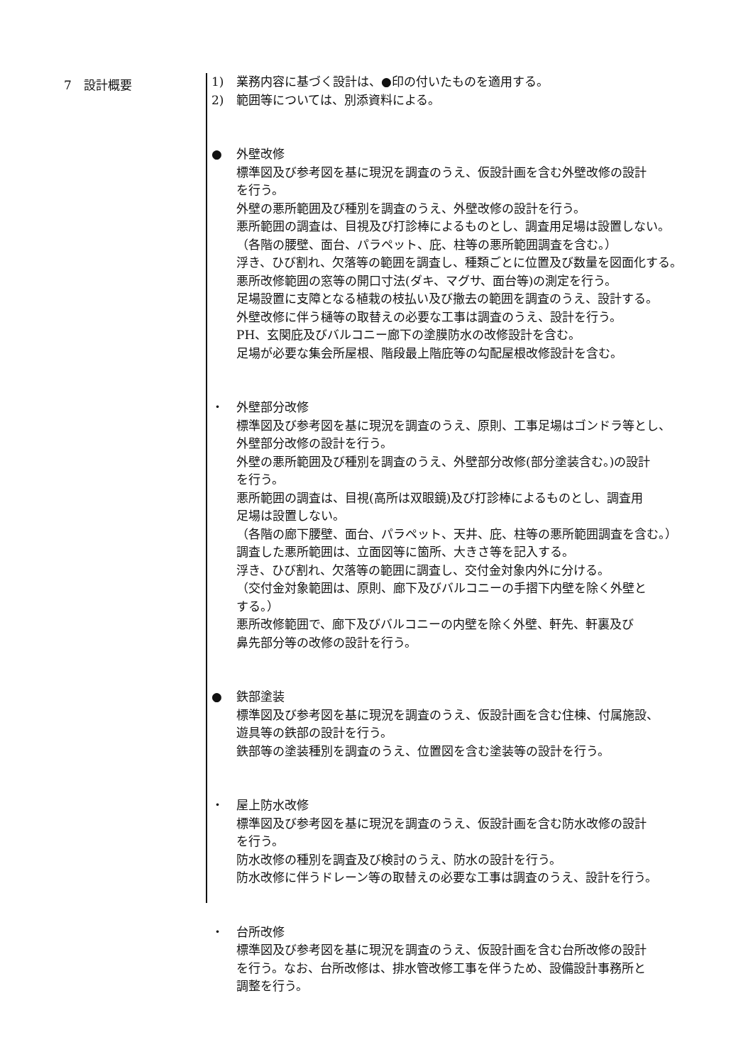7　設計概要
1) 業務内容に基づく設計は、●印の付いたものを適用する。
2) 範囲等については、別添資料による。
● 外壁改修
標準図及び参考図を基に現況を調査のうえ、仮設計画を含む外壁改修の設計
を行う。
外壁の悪所範囲及び種別を調査のうえ、外壁改修の設計を行う。
悪所範囲の調査は、目視及び打診棒によるものとし、調査用足場は設置しない。
（各階の腰壁、面台、パラペット、庇、柱等の悪所範囲調査を含む。）
浮き、ひび割れ、欠落等の範囲を調査し、種類ごとに位置及び数量を図面化する。
悪所改修範囲の窓等の開口寸法(ダキ、マグサ、面台等)の測定を行う。
足場設置に支障となる植栽の枝払い及び撤去の範囲を調査のうえ、設計する。
外壁改修に伴う樋等の取替えの必要な工事は調査のうえ、設計を行う。
PH、玄関庇及びバルコニー廊下の塗膜防水の改修設計を含む。
足場が必要な集会所屋根、階段最上階庇等の勾配屋根改修設計を含む。
・ 外壁部分改修
標準図及び参考図を基に現況を調査のうえ、原則、工事足場はゴンドラ等とし、
外壁部分改修の設計を行う。
外壁の悪所範囲及び種別を調査のうえ、外壁部分改修(部分塗装含む。)の設計
を行う。
悪所範囲の調査は、目視(高所は双眼鏡)及び打診棒によるものとし、調査用
足場は設置しない。
（各階の廊下腰壁、面台、パラペット、天井、庇、柱等の悪所範囲調査を含む。）
調査した悪所範囲は、立面図等に箇所、大きさ等を記入する。
浮き、ひび割れ、欠落等の範囲に調査し、交付金対象内外に分ける。
（交付金対象範囲は、原則、廊下及びバルコニーの手摺下内壁を除く外壁と
する。）
悪所改修範囲で、廊下及びバルコニーの内壁を除く外壁、軒先、軒裏及び
鼻先部分等の改修の設計を行う。
● 鉄部塗装
標準図及び参考図を基に現況を調査のうえ、仮設計画を含む住棟、付属施設、
遊具等の鉄部の設計を行う。
鉄部等の塗装種別を調査のうえ、位置図を含む塗装等の設計を行う。
・ 屋上防水改修
標準図及び参考図を基に現況を調査のうえ、仮設計画を含む防水改修の設計
を行う。
防水改修の種別を調査及び検討のうえ、防水の設計を行う。
防水改修に伴うドレーン等の取替えの必要な工事は調査のうえ、設計を行う。
・ 台所改修
標準図及び参考図を基に現況を調査のうえ、仮設計画を含む台所改修の設計
を行う。なお、台所改修は、排水管改修工事を伴うため、設備設計事務所と
調整を行う。